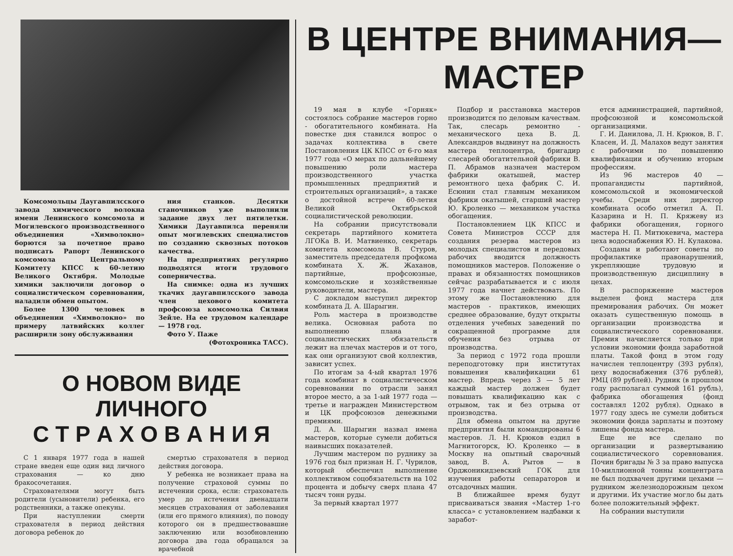Комсомольцы Даугавпилсского завода химического волокна имени Ленинского комсомола и Могилевского производственного объединения «Химволокно» борются за почетное право подписать Рапорт Ленинского комсомола Центральному Комитету КПСС к 60-летию Великого Октября. Молодые химики заключили договор о социалистическом соревновании, наладили обмен опытом.
Более 1300 человек в объединении «Химволокно» по примеру латвийских коллег расширили зону обслуживания
ния станков. Десятки станочников уже выполнили задание двух лет пятилетки. Химики Даугавпилса переняли опыт могилевских специалистов по созданию сквозных потоков качества.
На предприятиях регулярно подводятся итоги трудового соперничества.
На снимке: одна из лучших ткачих даугавпилсского завода член цехового комитета профсоюза комсомолка Силвия Зейле. На ее трудовом календаре — 1978 год.
Фото У. Паже
(Фотохроника ТАСС).
О НОВОМ ВИДЕ ЛИЧНОГО
С Т Р А Х О В А Н И Я
С 1 января 1977 года в нашей стране введен еще один вид личного страхования — ко дню бракосочетания.
Страхователями могут быть родители (усыновители) ребенка, его родственники, а также опекуны.
При наступлении смерти страхователя в период действия договора ребенок до
смертью страхователя в период действия договора.
У ребенка не возникает права на получение страховой суммы по истечении срока, если: страхователь умер до истечения двенадцати месяцев страхования от заболевания (или его прямого влияния), по поводу которого он в предшествовавшие заключению или возобновлению договора два года обращался за врачебной
В ЦЕНТРЕ ВНИМАНИЯ—МАСТЕР
19 мая в клубе «Горняк» состоялось собрание мастеров горно - обогатительного комбината. На повестке дня ставился вопрос о задачах коллектива в свете Постановления ЦК КПСС от 6-го мая 1977 года «О мерах по дальнейшему повышению роли мастера производственного участка промышленных предприятий и строительных организаций», а также о достойной встрече 60-летия Великой Октябрьской социалистической революции.
На собрании присутствовали секретарь партийного комитета ЛГОКа В. И. Матвиенко, секретарь комитета комсомола В. Стуров, заместитель председателя профкома комбината Х. Ж. Жаханов, партийные, профсоюзные, комсомольские и хозяйственные руководители, мастера.
С докладом выступил директор комбината Д. А. Шарыгин.
Роль мастера в производстве велика. Основная работа по выполнению плана и социалистических обязательств лежит на плечах мастеров и от того, как они организуют свой коллектив, зависит успех.
По итогам за 4-ый квартал 1976 года комбинат в социалистическом соревновании по отрасли занял второе место, а за 1-ый 1977 года — третье и награжден Министерством и ЦК профсоюзов денежными премиями.
Д. А. Шарыгин назвал имена мастеров, которые сумели добиться наивысших показателей.
Лучшим мастером по руднику за 1976 год был признан Н. Г. Чурилов, который обеспечил выполнение коллективом соцобязательств на 102 процента и добычу сверх плана 47 тысяч тонн руды.
За первый квартал 1977
Подбор и расстановка мастеров производится по деловым качествам. Так, слесарь ремонтно - механического цеха В. Д. Александров выдвинут на должность мастера теплоцентра, бригадир слесарей обогатительной фабрики В. П. Абрамов назначен мастером фабрики окатышей, мастер ремонтного цеха фабрик С. И. Есюнин стал главным механиком фабрики окатышей, старший мастер Ю. Кроленко — механиком участка обогащения.
Постановлением ЦК КПСС и Совета Министров СССР для создания резерва мастеров из молодых специалистов и передовых рабочих вводится должность помощников мастеров. Положение о правах и обязанностях помощников сейчас разрабатывается и с июля 1977 года начнет действовать. По этому же Постановлению для мастеров - практиков, имеющих среднее образование, будут открыты отделения учебных заведений по сокращенной программе для обучения без отрыва от производства.
За период с 1972 года прошли переподготовку при институтах повышения квалификации 61 мастер. Впредь через 3 — 5 лет каждый мастер должен будет повышать квалификацию как с отрывом, так и без отрыва от производства.
Для обмена опытом на другие предприятия были командированы 6 мастеров. Л. Н. Крюков ездил в Магнитогорск, Ю. Кроленко — в Москву на опытный сварочный завод, В. А. Рытов — в Орджоникидзевский ГОК для изучения работы сепараторов и отсадочных машин.
В ближайшее время будут присваиваться звания «Мастер 1-го класса» с установлением надбавки к заработ-
ется администрацией, партийной, профсоюзной и комсомольской организациями.
Г. И. Данилова, Л. Н. Крюков, В. Г. Класен, И. Д. Малахов ведут занятия с рабочими по повышению квалификации и обучению вторым профессиям.
Из 96 мастеров 40 — пропагандисты партийной, комсомольской и экономической учебы. Среди них директор комбината особо отметил А. П. Казарина и Н. П. Кряжеву из фабрики обогащения, горного мастера Н. П. Митюкевича, мастера цеха водоснабжения Ю. Н. Кулакова.
Созданы и работают советы по профилактике правонарушений, укрепляющие трудовую и производственную дисциплину в цехах.
В распоряжение мастеров выделен фонд мастера для премирования рабочих. Он может оказать существенную помощь в организации производства и социалистического соревнования. Премия начисляется только при условии экономии фонда заработной платы. Такой фонд в этом году начислен теплоцентру (393 рубля), цеху водоснабжения (376 рублей), РМЦ (89 рублей). Рудник (в прошлом году располагал суммой 161 рубль), фабрика обогащения (фонд составлял 1202 рубля). Однако в 1977 году здесь не сумели добиться экономии фонда зарплаты и поэтому лишены фонда мастера.
Еще не все сделано по организации и развертыванию социалистического соревнования. Почин бригады № 3 за право выпуска 10-миллионной тонны концентрата не был подхвачен другими цехами — рудником железнодорожным цехом и другими. Их участие могло бы дать более положительный эффект.
На собрании выступили